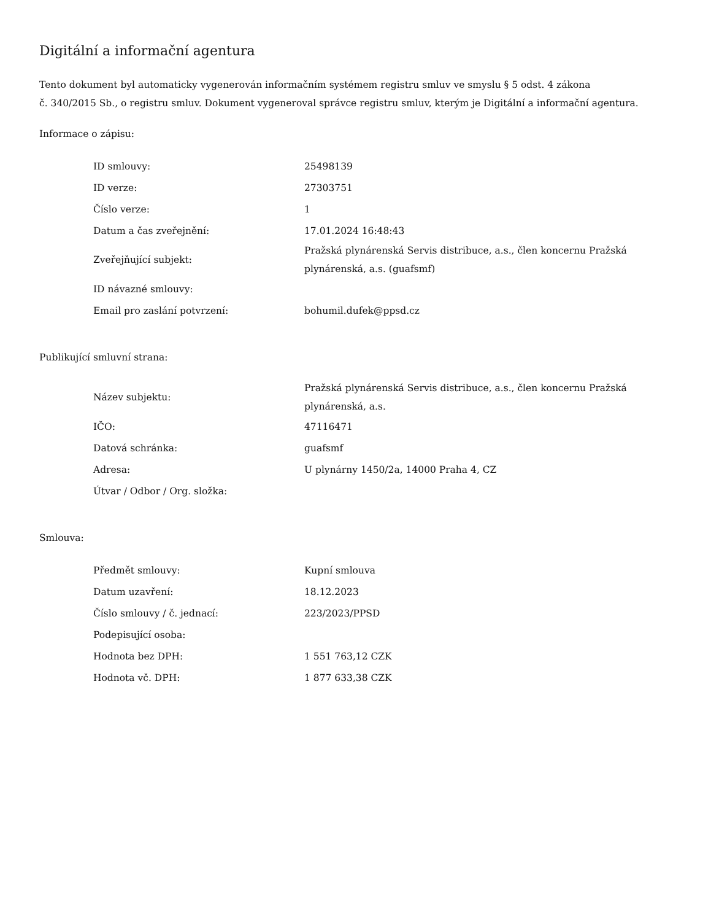Digitální a informační agentura
Tento dokument byl automaticky vygenerován informačním systémem registru smluv ve smyslu § 5 odst. 4 zákona
č. 340/2015 Sb., o registru smluv. Dokument vygeneroval správce registru smluv, kterým je Digitální a informační agentura.
Informace o zápisu:
| ID smlouvy: | 25498139 |
| ID verze: | 27303751 |
| Číslo verze: | 1 |
| Datum a čas zveřejnění: | 17.01.2024 16:48:43 |
| Zveřejňující subjekt: | Pražská plynárenská Servis distribuce, a.s., člen koncernu Pražská plynárenská, a.s. (guafsmf) |
| ID návazné smlouvy: | |
| Email pro zaslání potvrzení: | bohumil.dufek@ppsd.cz |
Publikující smluvní strana:
| Název subjektu: | Pražská plynárenská Servis distribuce, a.s., člen koncernu Pražská plynárenská, a.s. |
| IČO: | 47116471 |
| Datová schránka: | guafsmf |
| Adresa: | U plynárny 1450/2a, 14000 Praha 4, CZ |
| Útvar / Odbor / Org. složka: | |
Smlouva:
| Předmět smlouvy: | Kupní smlouva |
| Datum uzavření: | 18.12.2023 |
| Číslo smlouvy / č. jednací: | 223/2023/PPSD |
| Podepisující osoba: | |
| Hodnota bez DPH: | 1 551 763,12 CZK |
| Hodnota vč. DPH: | 1 877 633,38 CZK |